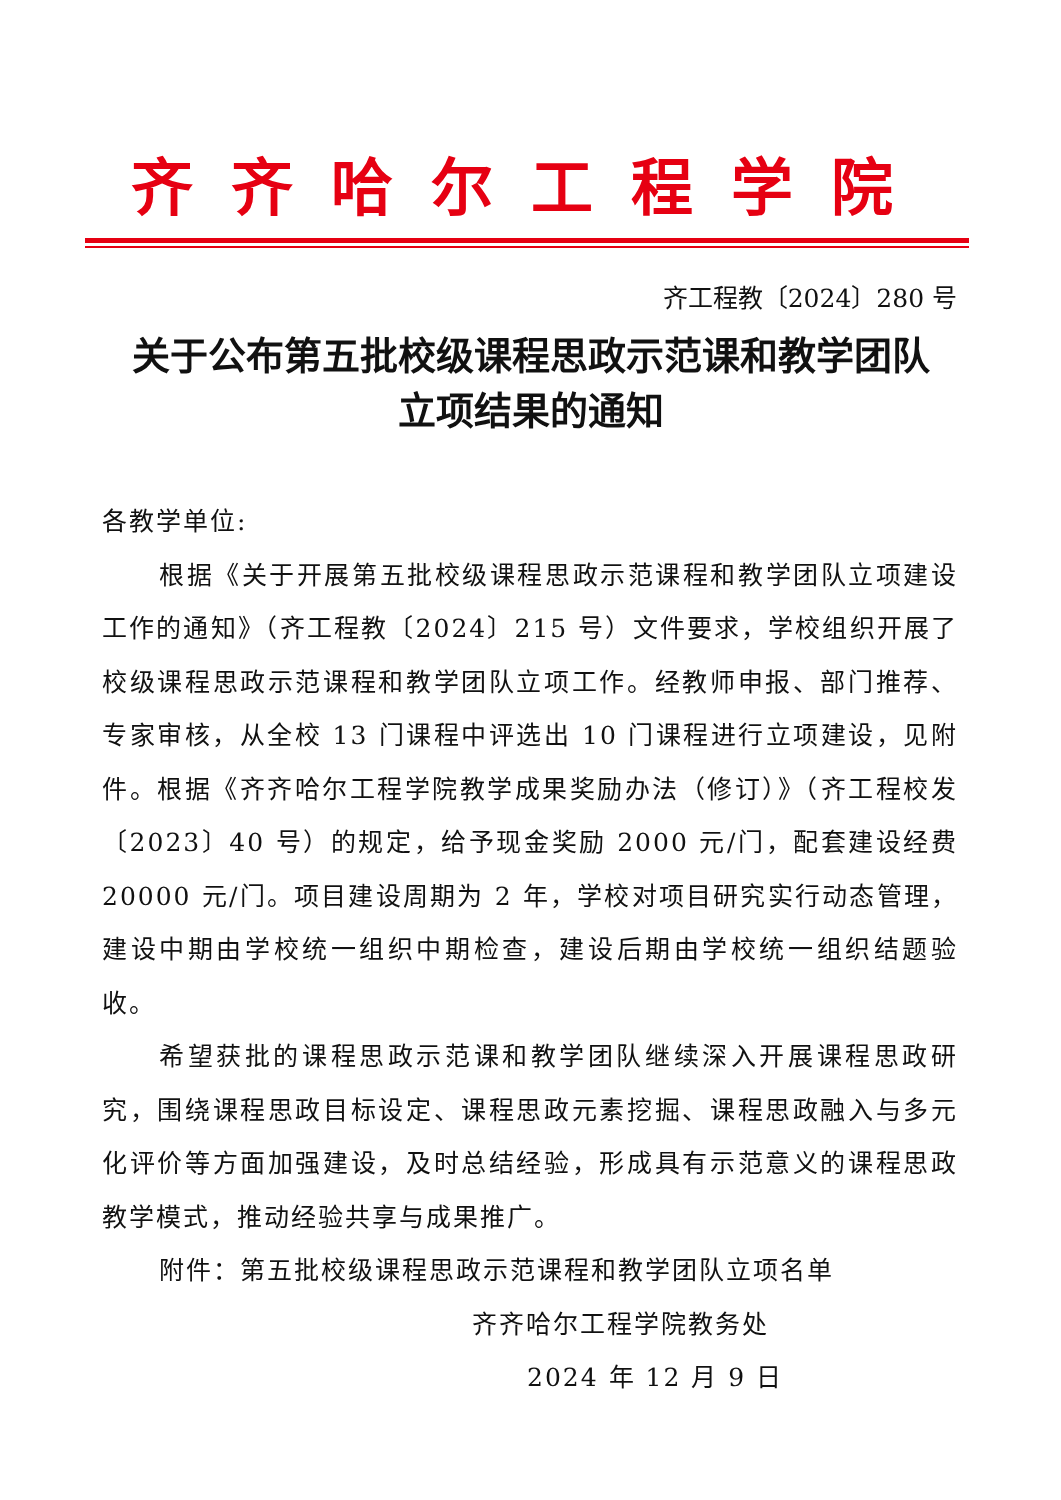齐齐哈尔工程学院
齐工程教〔2024〕280 号
关于公布第五批校级课程思政示范课和教学团队
立项结果的通知
各教学单位:
根据《关于开展第五批校级课程思政示范课程和教学团队立项建设工作的通知》（齐工程教〔2024〕215 号）文件要求，学校组织开展了校级课程思政示范课程和教学团队立项工作。经教师申报、部门推荐、专家审核，从全校 13 门课程中评选出 10 门课程进行立项建设，见附件。根据《齐齐哈尔工程学院教学成果奖励办法（修订）》（齐工程校发〔2023〕40 号）的规定，给予现金奖励 2000 元/门，配套建设经费 20000 元/门。项目建设周期为 2 年，学校对项目研究实行动态管理，建设中期由学校统一组织中期检查，建设后期由学校统一组织结题验收。
希望获批的课程思政示范课和教学团队继续深入开展课程思政研究，围绕课程思政目标设定、课程思政元素挖掘、课程思政融入与多元化评价等方面加强建设，及时总结经验，形成具有示范意义的课程思政教学模式，推动经验共享与成果推广。
附件：第五批校级课程思政示范课程和教学团队立项名单
齐齐哈尔工程学院教务处
2024 年 12 月 9 日